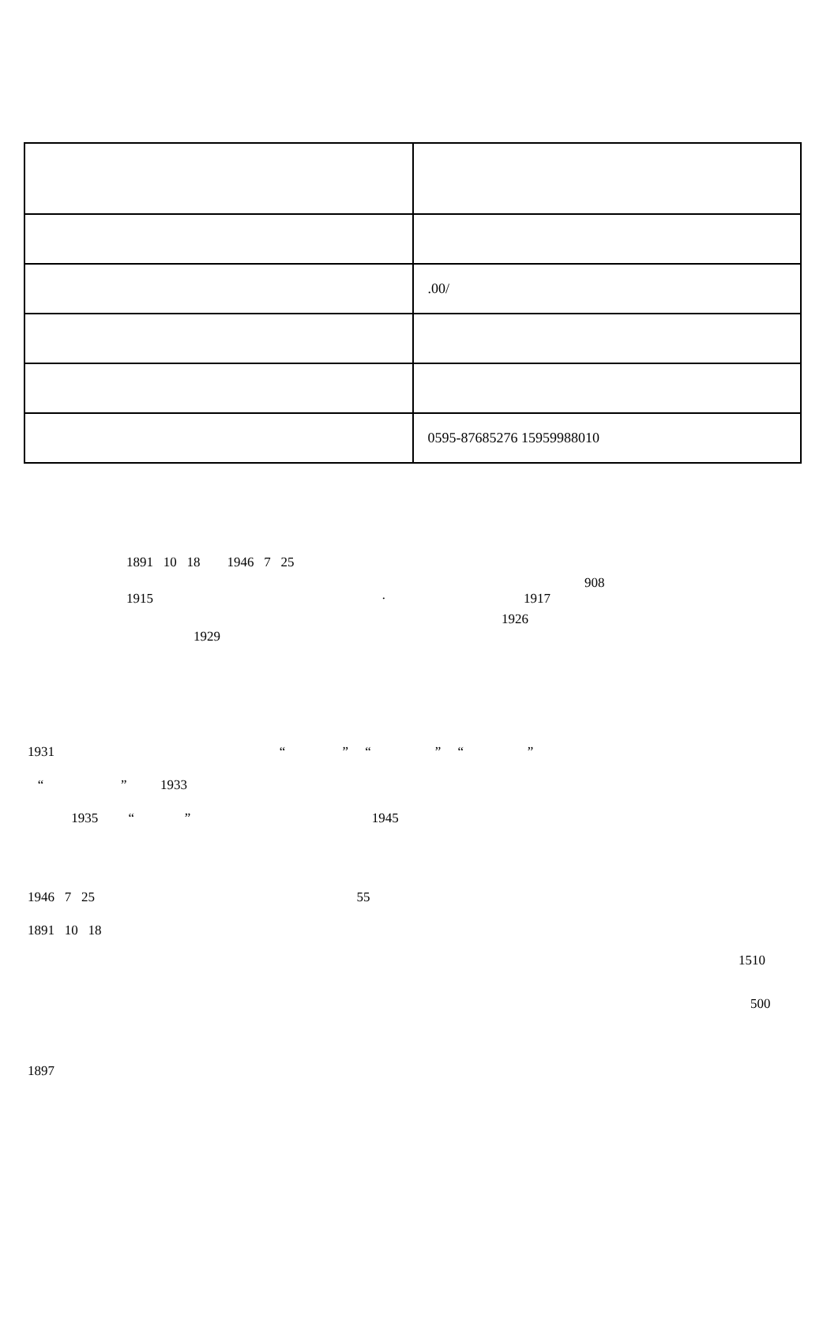| | .00/ |
| | 0595-87685276 15959988010 |
1891 10 18 1946 7 25
908
1915 · 1917
1926
1929
1931 “ ” “ ” “ ”
“ ” 1933
1935 “ ” 1945
1946 7 25 55
1891 10 18
1510
500
1897